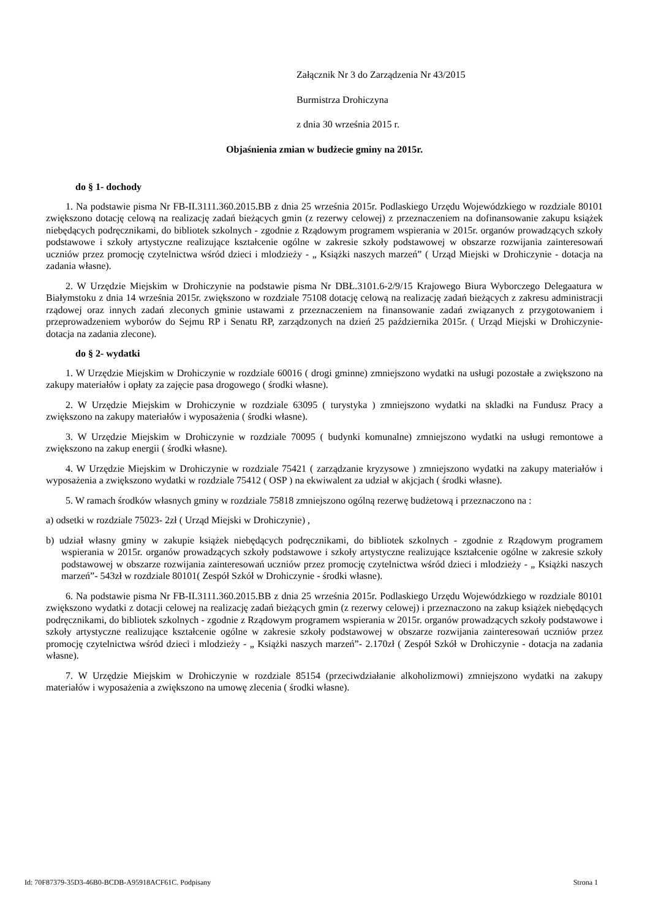Załącznik Nr 3 do Zarządzenia Nr 43/2015
Burmistrza Drohiczyna
z dnia 30 września 2015 r.
Objaśnienia zmian w budżecie gminy na 2015r.
do § 1- dochody
1. Na podstawie pisma Nr FB-II.3111.360.2015.BB z dnia 25 września 2015r. Podlaskiego Urzędu Wojewódzkiego w rozdziale 80101 zwiększono dotację celową na realizację zadań bieżących gmin (z rezerwy celowej) z przeznaczeniem na dofinansowanie zakupu książek niebędących podręcznikami, do bibliotek szkolnych - zgodnie z Rządowym programem wspierania w 2015r. organów prowadzących szkoły podstawowe i szkoły artystyczne realizujące kształcenie ogólne w zakresie szkoły podstawowej w obszarze rozwijania zainteresowań uczniów przez promocję czytelnictwa wśród dzieci i mlodzieży - „ Książki naszych marzeń” ( Urząd Miejski w Drohiczynie - dotacja na zadania własne).
2. W Urzędzie Miejskim w Drohiczynie na podstawie pisma Nr DBŁ.3101.6-2/9/15 Krajowego Biura Wyborczego Delegaatura w Białymstoku z dnia 14 września 2015r. zwiększono w rozdziale 75108 dotację celową na realizację zadań bieżących z zakresu administracji rządowej oraz innych zadań zleconych gminie ustawami z przeznaczeniem na finansowanie zadań związanych z przygotowaniem i przeprowadzeniem wyborów do Sejmu RP i Senatu RP, zarządzonych na dzień 25 października 2015r. ( Urząd Miejski w Drohiczynie- dotacja na zadania zlecone).
do § 2- wydatki
1. W Urzędzie Miejskim w Drohiczynie w rozdziale 60016 ( drogi gminne) zmniejszono wydatki na usługi pozostałe a zwiększono na zakupy materiałów i opłaty za zajęcie pasa drogowego ( środki własne).
2. W Urzędzie Miejskim w Drohiczynie w rozdziale 63095 ( turystyka ) zmniejszono wydatki na skladki na Fundusz Pracy a zwiększono na zakupy materiałów i wyposażenia ( środki własne).
3. W Urzędzie Miejskim w Drohiczynie w rozdziale 70095 ( budynki komunalne) zmniejszono wydatki na usługi remontowe a zwiększono na zakup energii ( środki własne).
4. W Urzędzie Miejskim w Drohiczynie w rozdziale 75421 ( zarządzanie kryzysowe ) zmniejszono wydatki na zakupy materiałów i wyposażenia a zwiększono wydatki w rozdziale 75412 ( OSP ) na ekwiwalent za udział w akjcjach ( środki własne).
5. W ramach środków własnych gminy w rozdziale 75818 zmniejszono ogólną rezerwę budżetową i przeznaczono na :
a) odsetki w rozdziale 75023- 2zł ( Urząd Miejski w Drohiczynie) ,
b) udział własny gminy w zakupie książek niebędących podręcznikami, do bibliotek szkolnych - zgodnie z Rządowym programem wspierania w 2015r. organów prowadzących szkoły podstawowe i szkoły artystyczne realizujące kształcenie ogólne w zakresie szkoły podstawowej w obszarze rozwijania zainteresowań uczniów przez promocję czytelnictwa wśród dzieci i mlodzieży - „ Książki naszych marzeń”- 543zł w rozdziale 80101( Zespół Szkół w Drohiczynie - środki własne).
6. Na podstawie pisma Nr FB-II.3111.360.2015.BB z dnia 25 września 2015r. Podlaskiego Urzędu Wojewódzkiego w rozdziale 80101 zwiększono wydatki z dotacji celowej na realizację zadań bieżących gmin (z rezerwy celowej) i przeznaczono na zakup książek niebędących podręcznikami, do bibliotek szkolnych - zgodnie z Rządowym programem wspierania w 2015r. organów prowadzących szkoły podstawowe i szkoły artystyczne realizujące kształcenie ogólne w zakresie szkoły podstawowej w obszarze rozwijania zainteresowań uczniów przez promocję czytelnictwa wśród dzieci i mlodzieży - „ Książki naszych marzeń”- 2.170zł ( Zespół Szkół w Drohiczynie - dotacja na zadania własne).
7. W Urzędzie Miejskim w Drohiczynie w rozdziale 85154 (przeciwdziałanie alkoholizmowi) zmniejszono wydatki na zakupy materiałów i wyposażenia a zwiększono na umowę zlecenia ( środki własne).
Id: 70F87379-35D3-46B0-BCDB-A95918ACF61C. Podpisany Strona 1